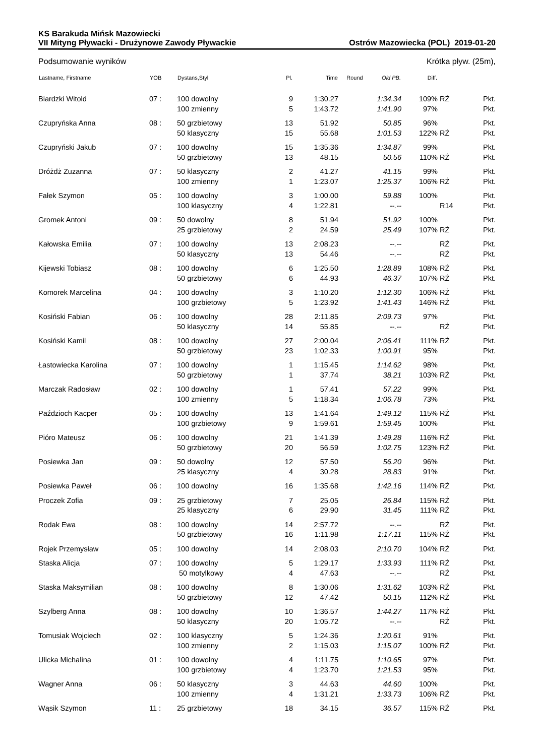KS Barakuda Mińsk Mazowiecki
VII Mityng Pływacki - Drużynowe Zawody Pływackie Ostrów Mazowiecka (POL) 2019-01-20
Podsumowanie wyników Krótka pływ. (25m),
| Lastname, Firstname | YOB | Dystans,Styl | Pl. | Time | Round | Old PB. | Diff. | | |
| --- | --- | --- | --- | --- | --- | --- | --- | --- | --- |
| Biardzki Witold | 07 : | 100 dowolny | 9 | 1:30.27 | | 1:34.34 | 109% | RŻ | Pkt. |
| | | 100 zmienny | 5 | 1:43.72 | | 1:41.90 | 97% | | Pkt. |
| Czupryńska Anna | 08 : | 50 grzbietowy | 13 | 51.92 | | 50.85 | 96% | | Pkt. |
| | | 50 klasyczny | 15 | 55.68 | | 1:01.53 | 122% | RŻ | Pkt. |
| Czupryński Jakub | 07 : | 100 dowolny | 15 | 1:35.36 | | 1:34.87 | 99% | | Pkt. |
| | | 50 grzbietowy | 13 | 48.15 | | 50.56 | 110% | RŻ | Pkt. |
| Dróżdż Zuzanna | 07 : | 50 klasyczny | 2 | 41.27 | | 41.15 | 99% | | Pkt. |
| | | 100 zmienny | 1 | 1:23.07 | | 1:25.37 | 106% | RŻ | Pkt. |
| Fałek Szymon | 05 : | 100 dowolny | 3 | 1:00.00 | | 59.88 | 100% | | Pkt. |
| | | 100 klasyczny | 4 | 1:22.81 | | --.-- | | R14 | Pkt. |
| Gromek Antoni | 09 : | 50 dowolny | 8 | 51.94 | | 51.92 | 100% | | Pkt. |
| | | 25 grzbietowy | 2 | 24.59 | | 25.49 | 107% | RŻ | Pkt. |
| Kałowska Emilia | 07 : | 100 dowolny | 13 | 2:08.23 | | --.-- | | RŻ | Pkt. |
| | | 50 klasyczny | 13 | 54.46 | | --.-- | | RŻ | Pkt. |
| Kijewski Tobiasz | 08 : | 100 dowolny | 6 | 1:25.50 | | 1:28.89 | 108% | RŻ | Pkt. |
| | | 50 grzbietowy | 6 | 44.93 | | 46.37 | 107% | RŻ | Pkt. |
| Komorek Marcelina | 04 : | 100 dowolny | 3 | 1:10.20 | | 1:12.30 | 106% | RŻ | Pkt. |
| | | 100 grzbietowy | 5 | 1:23.92 | | 1:41.43 | 146% | RŻ | Pkt. |
| Kosiński Fabian | 06 : | 100 dowolny | 28 | 2:11.85 | | 2:09.73 | 97% | | Pkt. |
| | | 50 klasyczny | 14 | 55.85 | | --.-- | | RŻ | Pkt. |
| Kosiński Kamil | 08 : | 100 dowolny | 27 | 2:00.04 | | 2:06.41 | 111% | RŻ | Pkt. |
| | | 50 grzbietowy | 23 | 1:02.33 | | 1:00.91 | 95% | | Pkt. |
| Łastowiecka Karolina | 07 : | 100 dowolny | 1 | 1:15.45 | | 1:14.62 | 98% | | Pkt. |
| | | 50 grzbietowy | 1 | 37.74 | | 38.21 | 103% | RŻ | Pkt. |
| Marczak Radosław | 02 : | 100 dowolny | 1 | 57.41 | | 57.22 | 99% | | Pkt. |
| | | 100 zmienny | 5 | 1:18.34 | | 1:06.78 | 73% | | Pkt. |
| Paździoch Kacper | 05 : | 100 dowolny | 13 | 1:41.64 | | 1:49.12 | 115% | RŻ | Pkt. |
| | | 100 grzbietowy | 9 | 1:59.61 | | 1:59.45 | 100% | | Pkt. |
| Pióro Mateusz | 06 : | 100 dowolny | 21 | 1:41.39 | | 1:49.28 | 116% | RŻ | Pkt. |
| | | 50 grzbietowy | 20 | 56.59 | | 1:02.75 | 123% | RŻ | Pkt. |
| Posiewka Jan | 09 : | 50 dowolny | 12 | 57.50 | | 56.20 | 96% | | Pkt. |
| | | 25 klasyczny | 4 | 30.28 | | 28.83 | 91% | | Pkt. |
| Posiewka Paweł | 06 : | 100 dowolny | 16 | 1:35.68 | | 1:42.16 | 114% | RŻ | Pkt. |
| Proczek Zofia | 09 : | 25 grzbietowy | 7 | 25.05 | | 26.84 | 115% | RŻ | Pkt. |
| | | 25 klasyczny | 6 | 29.90 | | 31.45 | 111% | RŻ | Pkt. |
| Rodak Ewa | 08 : | 100 dowolny | 14 | 2:57.72 | | --.-- | | RŻ | Pkt. |
| | | 50 grzbietowy | 16 | 1:11.98 | | 1:17.11 | 115% | RŻ | Pkt. |
| Rojek Przemysław | 05 : | 100 dowolny | 14 | 2:08.03 | | 2:10.70 | 104% | RŻ | Pkt. |
| Staska Alicja | 07 : | 100 dowolny | 5 | 1:29.17 | | 1:33.93 | 111% | RŻ | Pkt. |
| | | 50 motylkowy | 4 | 47.63 | | --.-- | | RŻ | Pkt. |
| Staska Maksymilian | 08 : | 100 dowolny | 8 | 1:30.06 | | 1:31.62 | 103% | RŻ | Pkt. |
| | | 50 grzbietowy | 12 | 47.42 | | 50.15 | 112% | RŻ | Pkt. |
| Szylberg Anna | 08 : | 100 dowolny | 10 | 1:36.57 | | 1:44.27 | 117% | RŻ | Pkt. |
| | | 50 klasyczny | 20 | 1:05.72 | | --.-- | | RŻ | Pkt. |
| Tomusiak Wojciech | 02 : | 100 klasyczny | 5 | 1:24.36 | | 1:20.61 | 91% | | Pkt. |
| | | 100 zmienny | 2 | 1:15.03 | | 1:15.07 | 100% | RŻ | Pkt. |
| Ulicka Michalina | 01 : | 100 dowolny | 4 | 1:11.75 | | 1:10.65 | 97% | | Pkt. |
| | | 100 grzbietowy | 4 | 1:23.70 | | 1:21.53 | 95% | | Pkt. |
| Wagner Anna | 06 : | 50 klasyczny | 3 | 44.63 | | 44.60 | 100% | | Pkt. |
| | | 100 zmienny | 4 | 1:31.21 | | 1:33.73 | 106% | RŻ | Pkt. |
| Wąsik Szymon | 11 : | 25 grzbietowy | 18 | 34.15 | | 36.57 | 115% | RŻ | Pkt. |